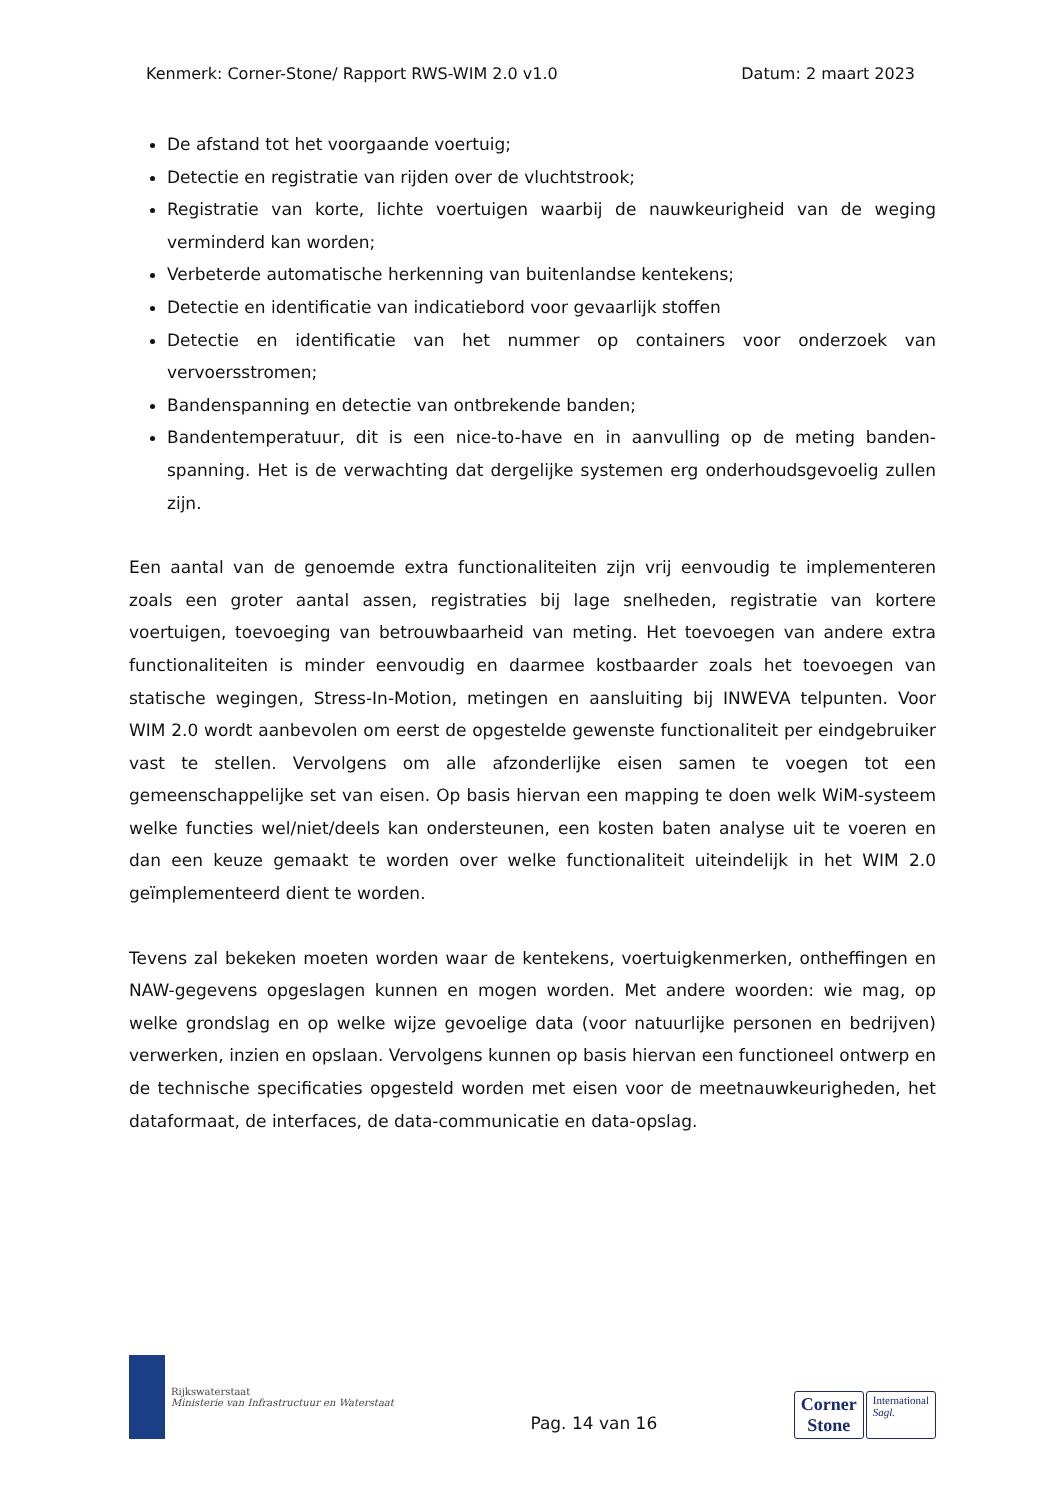Kenmerk: Corner-Stone/ Rapport RWS-WIM 2.0 v1.0 Datum: 2 maart 2023
De afstand tot het voorgaande voertuig;
Detectie en registratie van rijden over de vluchtstrook;
Registratie van korte, lichte voertuigen waarbij de nauwkeurigheid van de weging verminderd kan worden;
Verbeterde automatische herkenning van buitenlandse kentekens;
Detectie en identificatie van indicatiebord voor gevaarlijk stoffen
Detectie en identificatie van het nummer op containers voor onderzoek van vervoersstromen;
Bandenspanning en detectie van ontbrekende banden;
Bandentemperatuur, dit is een nice-to-have en in aanvulling op de meting banden-spanning. Het is de verwachting dat dergelijke systemen erg onderhoudsgevoelig zullen zijn.
Een aantal van de genoemde extra functionaliteiten zijn vrij eenvoudig te implementeren zoals een groter aantal assen, registraties bij lage snelheden, registratie van kortere voertuigen, toevoeging van betrouwbaarheid van meting. Het toevoegen van andere extra functionaliteiten is minder eenvoudig en daarmee kostbaarder zoals het toevoegen van statische wegingen, Stress-In-Motion, metingen en aansluiting bij INWEVA telpunten. Voor WIM 2.0 wordt aanbevolen om eerst de opgestelde gewenste functionaliteit per eindgebruiker vast te stellen. Vervolgens om alle afzonderlijke eisen samen te voegen tot een gemeenschappelijke set van eisen. Op basis hiervan een mapping te doen welk WiM-systeem welke functies wel/niet/deels kan ondersteunen, een kosten baten analyse uit te voeren en dan een keuze gemaakt te worden over welke functionaliteit uiteindelijk in het WIM 2.0 geïmplementeerd dient te worden.
Tevens zal bekeken moeten worden waar de kentekens, voertuigkenmerken, ontheffingen en NAW-gegevens opgeslagen kunnen en mogen worden. Met andere woorden: wie mag, op welke grondslag en op welke wijze gevoelige data (voor natuurlijke personen en bedrijven) verwerken, inzien en opslaan. Vervolgens kunnen op basis hiervan een functioneel ontwerp en de technische specificaties opgesteld worden met eisen voor de meetnauwkeurigheden, het dataformaat, de interfaces, de data-communicatie en data-opslag.
Rijkswaterstaat
Ministerie van Infrastructuur en Waterstaat
Pag. 14 van 16
Corner
Stone
International
Sagl.